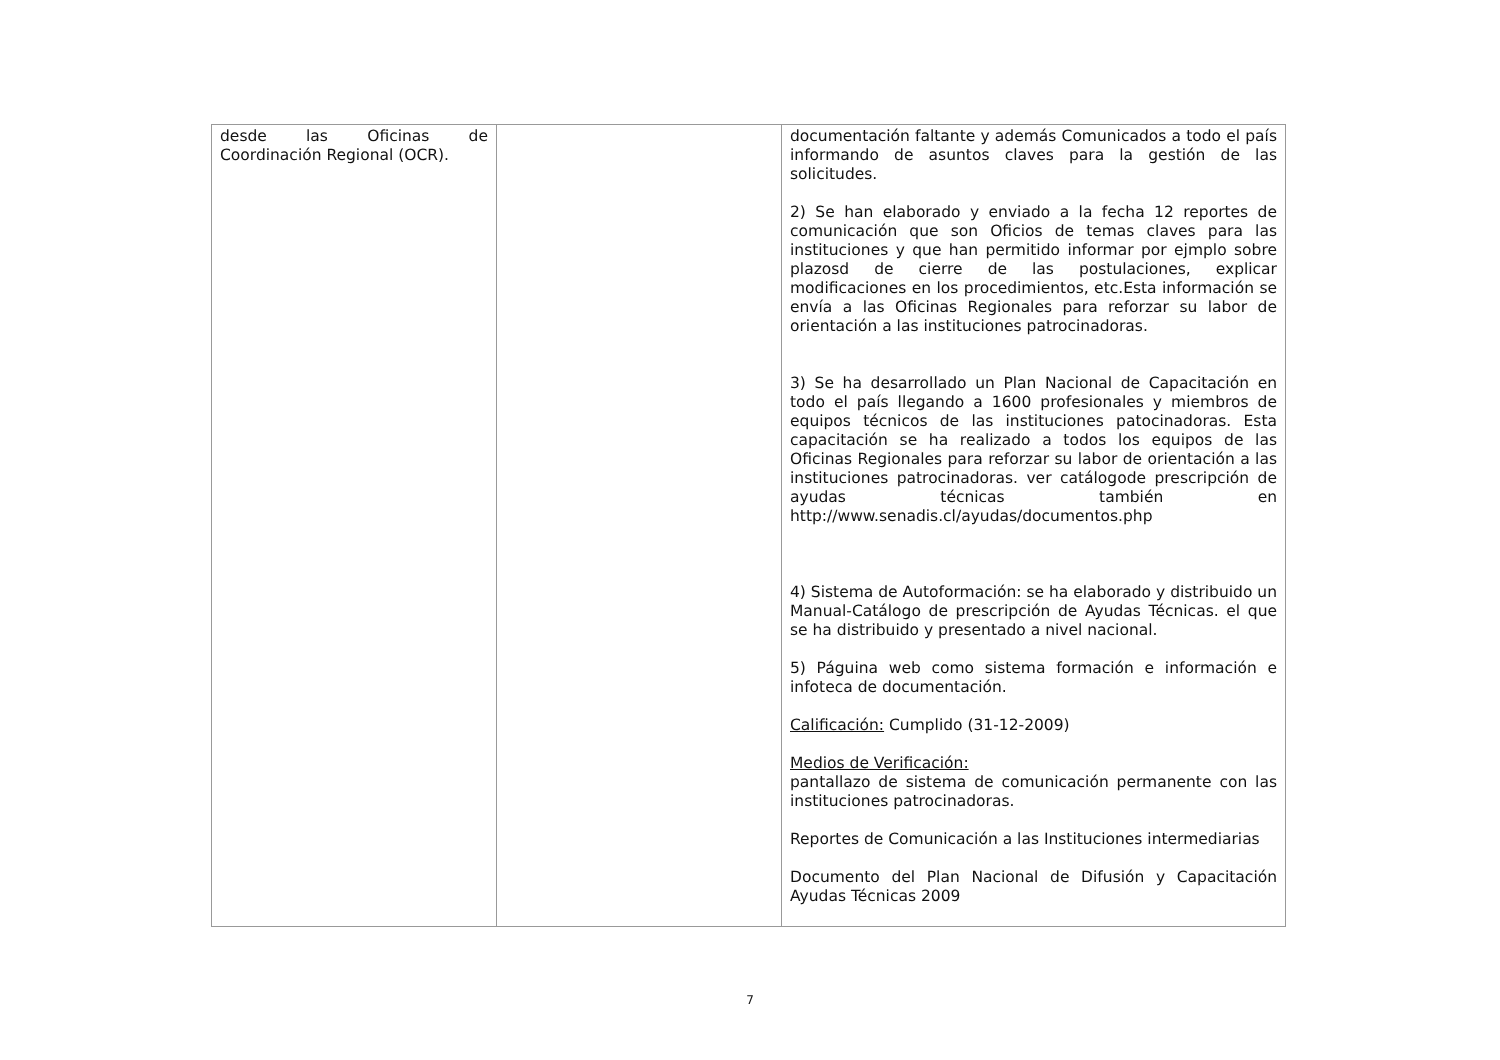| desde las Oficinas de Coordinación Regional (OCR). | | documentación faltante y además Comunicados a todo el país informando de asuntos claves para la gestión de las solicitudes. 2) Se han elaborado y enviado a la fecha 12 reportes de comunicación que son Oficios de temas claves para las instituciones y que han permitido informar por ejmplo sobre plazosd de cierre de las postulaciones, explicar modificaciones en los procedimientos, etc.Esta información se envía a las Oficinas Regionales para reforzar su labor de orientación a las instituciones patrocinadoras. 3) Se ha desarrollado un Plan Nacional de Capacitación en todo el país llegando a 1600 profesionales y miembros de equipos técnicos de las instituciones patocinadoras. Esta capacitación se ha realizado a todos los equipos de las Oficinas Regionales para reforzar su labor de orientación a las instituciones patrocinadoras. ver catálogode prescripción de ayudas técnicas también en http://www.senadis.cl/ayudas/documentos.php 4) Sistema de Autoformación: se ha elaborado y distribuido un Manual-Catálogo de prescripción de Ayudas Técnicas. el que se ha distribuido y presentado a nivel nacional. 5) Páguina web como sistema formación e información e infoteca de documentación. Calificación: Cumplido (31-12-2009) Medios de Verificación: pantallazo de sistema de comunicación permanente con las instituciones patrocinadoras. Reportes de Comunicación a las Instituciones intermediarias Documento del Plan Nacional de Difusión y Capacitación Ayudas Técnicas 2009 |
7